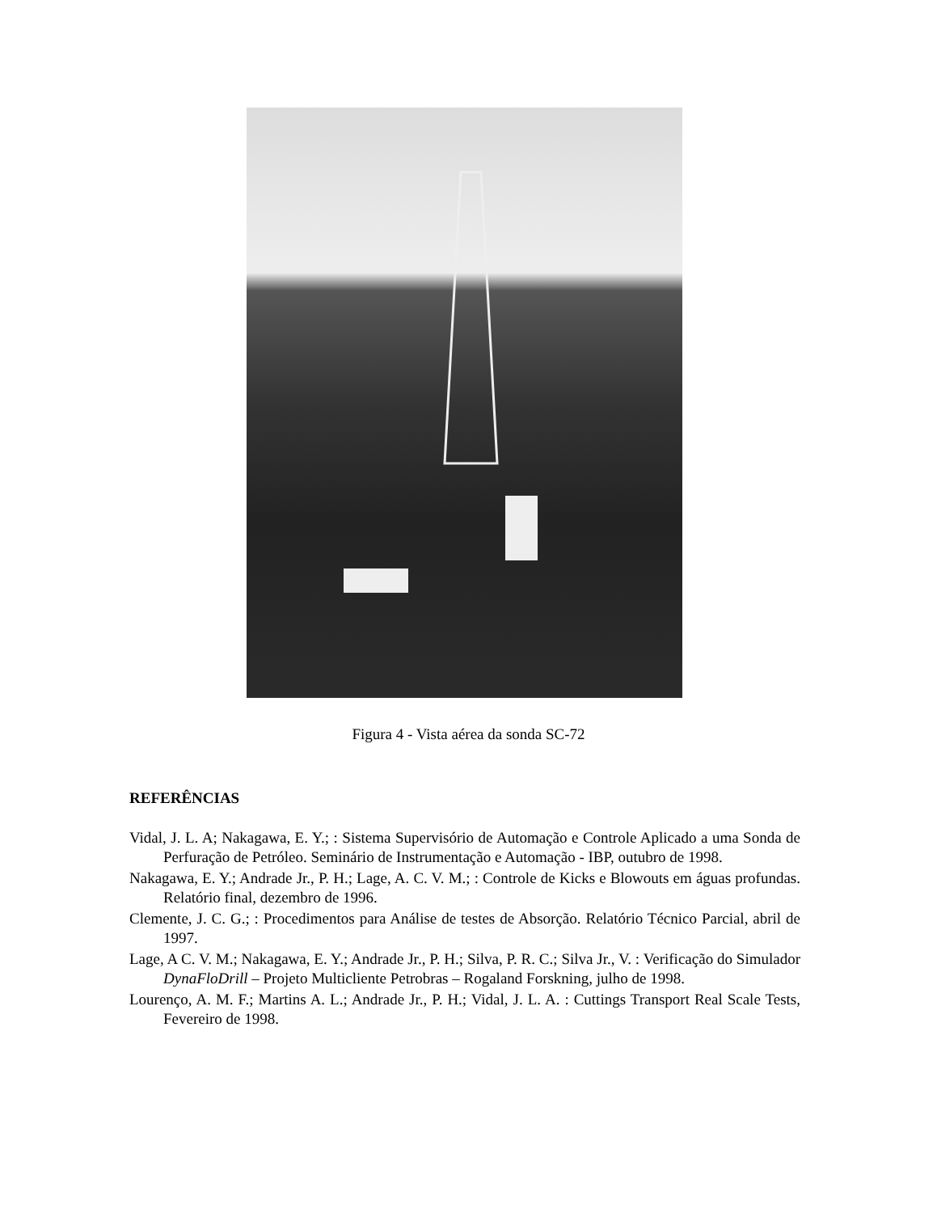Figura 4 - Vista aérea da sonda SC-72
REFERÊNCIAS
Vidal, J. L. A; Nakagawa, E. Y.; : Sistema Supervisório de Automação e Controle Aplicado a uma Sonda de Perfuração de Petróleo. Seminário de Instrumentação e Automação - IBP, outubro de 1998.
Nakagawa, E. Y.; Andrade Jr., P. H.; Lage, A. C. V. M.; : Controle de Kicks e Blowouts em águas profundas. Relatório final, dezembro de 1996.
Clemente, J. C. G.; : Procedimentos para Análise de testes de Absorção. Relatório Técnico Parcial, abril de 1997.
Lage, A C. V. M.; Nakagawa, E. Y.; Andrade Jr., P. H.; Silva, P. R. C.; Silva Jr., V. : Verificação do Simulador DynaFloDrill – Projeto Multicliente Petrobras – Rogaland Forskning, julho de 1998.
Lourenço, A. M. F.; Martins A. L.; Andrade Jr., P. H.; Vidal, J. L. A. : Cuttings Transport Real Scale Tests, Fevereiro de 1998.